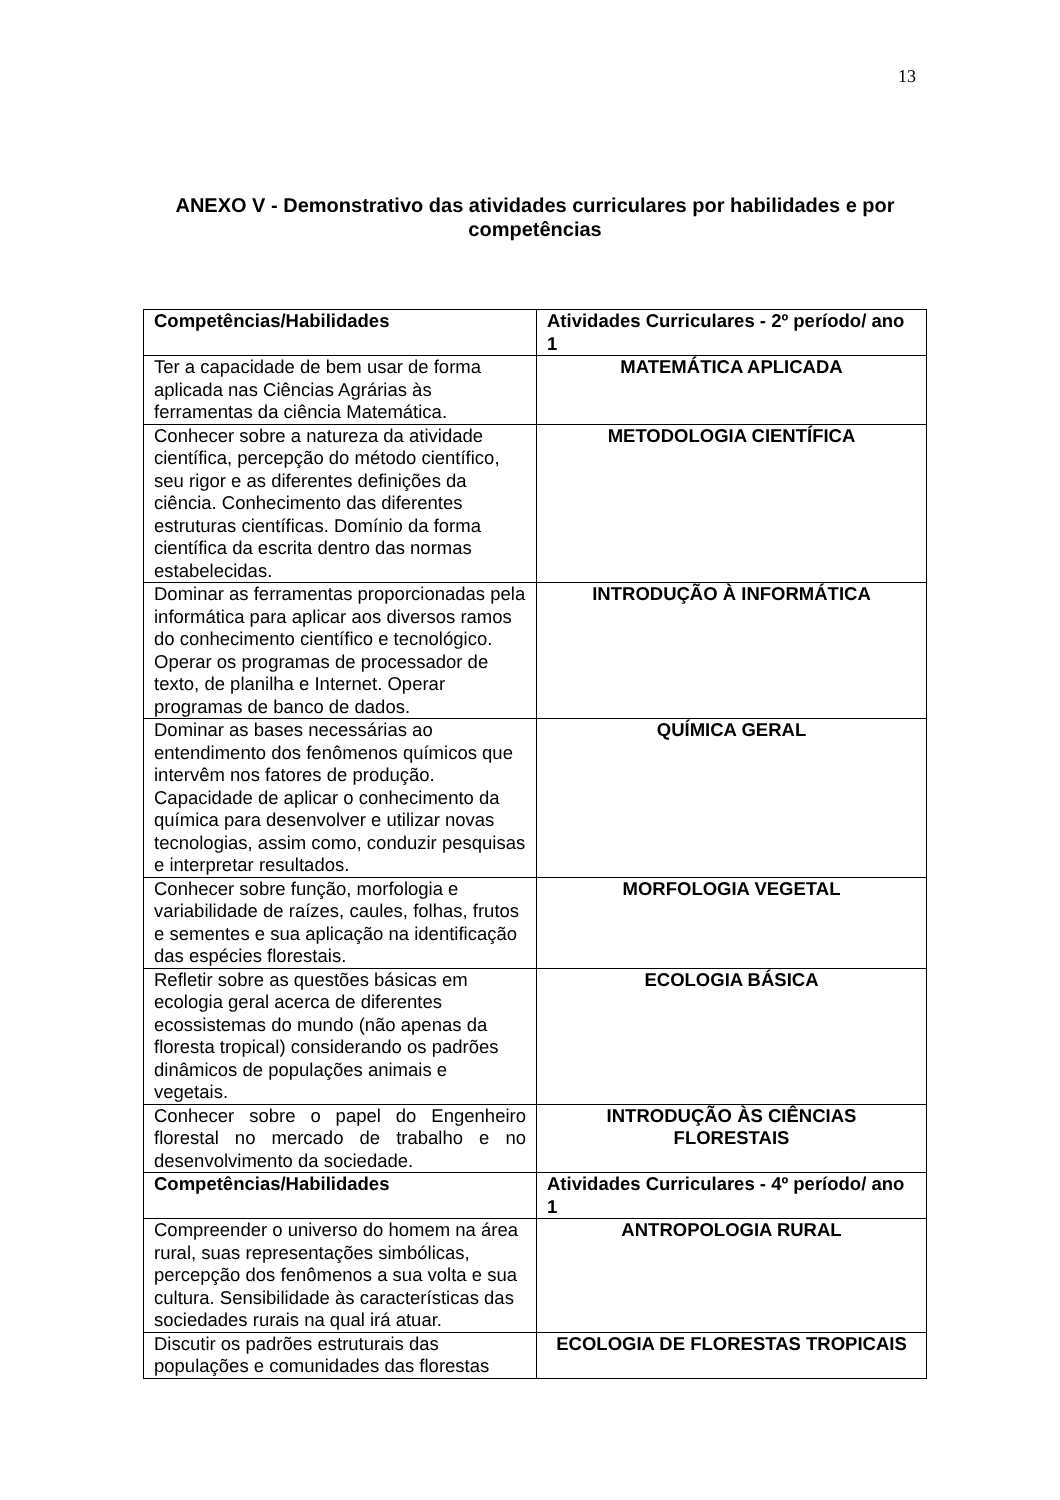13
ANEXO V - Demonstrativo das atividades curriculares por habilidades e por competências
| Competências/Habilidades | Atividades Curriculares - 2º período/ ano 1 |
| --- | --- |
| Ter a capacidade de bem usar de forma aplicada nas Ciências Agrárias às ferramentas da ciência Matemática. | MATEMÁTICA APLICADA |
| Conhecer sobre a natureza da atividade científica, percepção do método científico, seu rigor e as diferentes definições da ciência. Conhecimento das diferentes estruturas científicas. Domínio da forma científica da escrita dentro das normas estabelecidas. | METODOLOGIA CIENTÍFICA |
| Dominar as ferramentas proporcionadas pela informática para aplicar aos diversos ramos do conhecimento científico e tecnológico. Operar os programas de processador de texto, de planilha e Internet. Operar programas de banco de dados. | INTRODUÇÃO À INFORMÁTICA |
| Dominar as bases necessárias ao entendimento dos fenômenos químicos que intervêm nos fatores de produção. Capacidade de aplicar o conhecimento da química para desenvolver e utilizar novas tecnologias, assim como, conduzir pesquisas e interpretar resultados. | QUÍMICA GERAL |
| Conhecer sobre função, morfologia e variabilidade de raízes, caules, folhas, frutos e sementes e sua aplicação na identificação das espécies florestais. | MORFOLOGIA VEGETAL |
| Refletir sobre as questões básicas em ecologia geral acerca de diferentes ecossistemas do mundo (não apenas da floresta tropical) considerando os padrões dinâmicos de populações animais e vegetais. | ECOLOGIA BÁSICA |
| Conhecer sobre o papel do Engenheiro florestal no mercado de trabalho e no desenvolvimento da sociedade. | INTRODUÇÃO ÀS CIÊNCIAS FLORESTAIS |
| Competências/Habilidades | Atividades Curriculares - 4º período/ ano 1 |
| Compreender o universo do homem na área rural, suas representações simbólicas, percepção dos fenômenos a sua volta e sua cultura. Sensibilidade às características das sociedades rurais na qual irá atuar. | ANTROPOLOGIA RURAL |
| Discutir os padrões estruturais das populações e comunidades das florestas | ECOLOGIA DE FLORESTAS TROPICAIS |